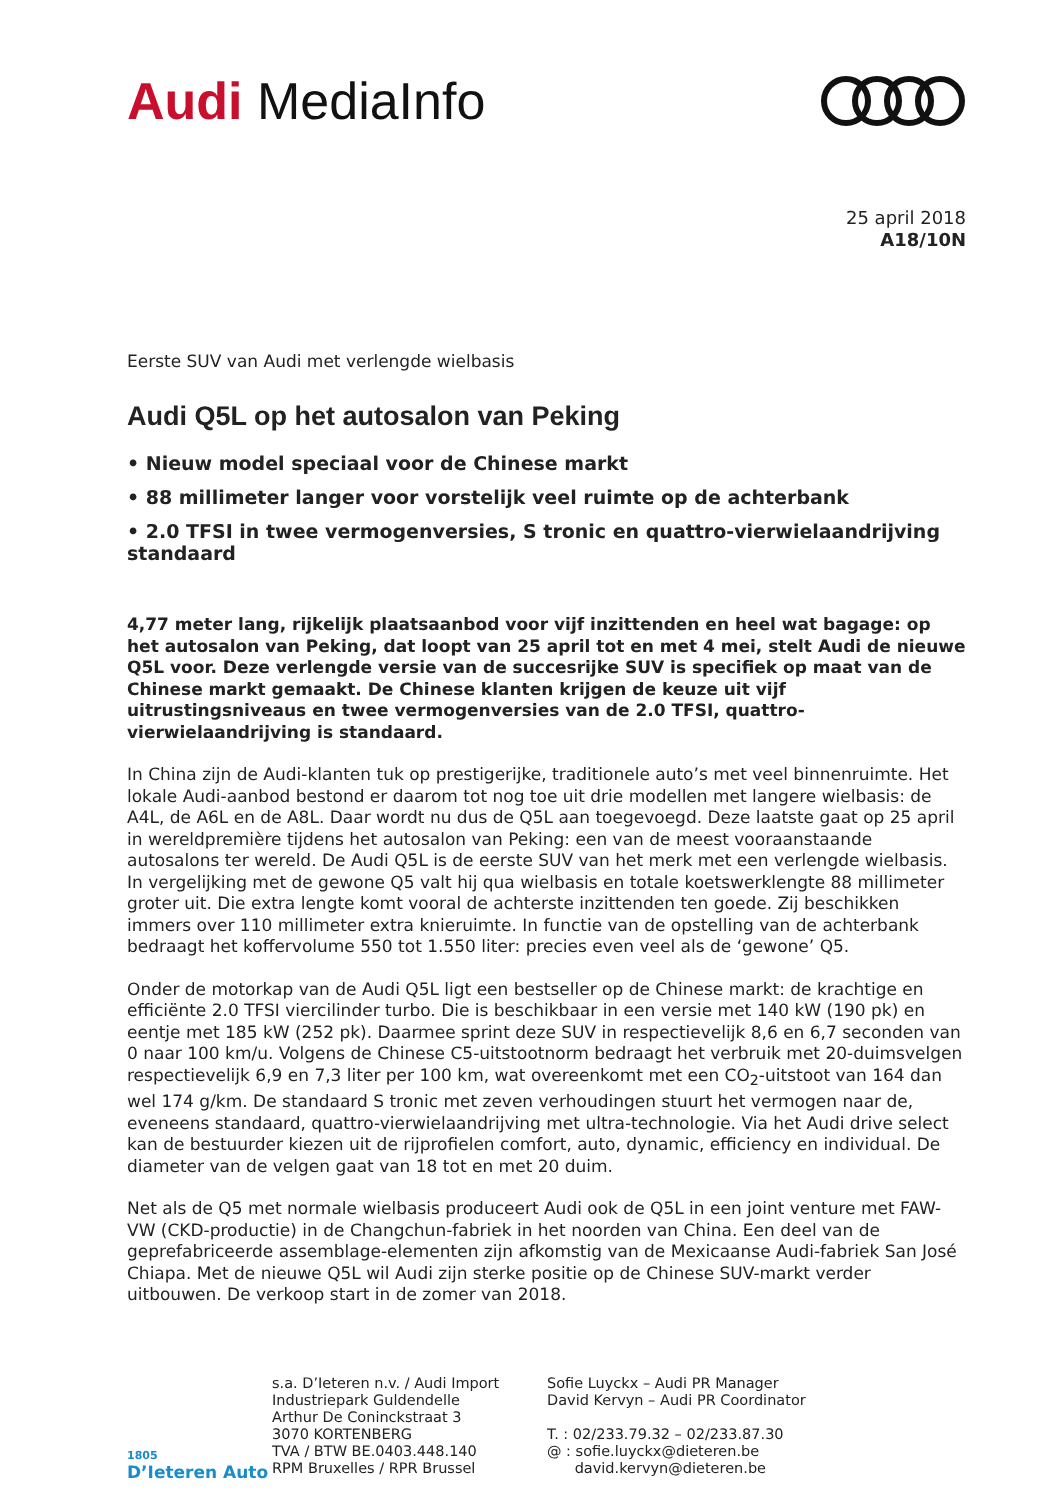Audi MediaInfo
25 april 2018
A18/10N
Eerste SUV van Audi met verlengde wielbasis
Audi Q5L op het autosalon van Peking
• Nieuw model speciaal voor de Chinese markt
• 88 millimeter langer voor vorstelijk veel ruimte op de achterbank
• 2.0 TFSI in twee vermogenversies, S tronic en quattro-vierwielaandrijving standaard
4,77 meter lang, rijkelijk plaatsaanbod voor vijf inzittenden en heel wat bagage: op het autosalon van Peking, dat loopt van 25 april tot en met 4 mei, stelt Audi de nieuwe Q5L voor. Deze verlengde versie van de succesrijke SUV is specifiek op maat van de Chinese markt gemaakt. De Chinese klanten krijgen de keuze uit vijf uitrustingsniveaus en twee vermogenversies van de 2.0 TFSI, quattro-vierwielaandrijving is standaard.
In China zijn de Audi-klanten tuk op prestigerijke, traditionele auto’s met veel binnenruimte. Het lokale Audi-aanbod bestond er daarom tot nog toe uit drie modellen met langere wielbasis: de A4L, de A6L en de A8L. Daar wordt nu dus de Q5L aan toegevoegd. Deze laatste gaat op 25 april in wereldpremière tijdens het autosalon van Peking: een van de meest vooraanstaande autosalons ter wereld. De Audi Q5L is de eerste SUV van het merk met een verlengde wielbasis. In vergelijking met de gewone Q5 valt hij qua wielbasis en totale koetswerklengte 88 millimeter groter uit. Die extra lengte komt vooral de achterste inzittenden ten goede. Zij beschikken immers over 110 millimeter extra knieruimte. In functie van de opstelling van de achterbank bedraagt het koffervolume 550 tot 1.550 liter: precies even veel als de ‘gewone’ Q5.
Onder de motorkap van de Audi Q5L ligt een bestseller op de Chinese markt: de krachtige en efficiënte 2.0 TFSI viercilinder turbo. Die is beschikbaar in een versie met 140 kW (190 pk) en eentje met 185 kW (252 pk). Daarmee sprint deze SUV in respectievelijk 8,6 en 6,7 seconden van 0 naar 100 km/u. Volgens de Chinese C5-uitstootnorm bedraagt het verbruik met 20-duimsvelgen respectievelijk 6,9 en 7,3 liter per 100 km, wat overeenkomt met een CO<sub>2</sub>-uitstoot van 164 dan wel 174 g/km. De standaard S tronic met zeven verhoudingen stuurt het vermogen naar de, eveneens standaard, quattro-vierwielaandrijving met ultra-technologie. Via het Audi drive select kan de bestuurder kiezen uit de rijprofielen comfort, auto, dynamic, efficiency en individual. De diameter van de velgen gaat van 18 tot en met 20 duim.
Net als de Q5 met normale wielbasis produceert Audi ook de Q5L in een joint venture met FAW-VW (CKD-productie) in de Changchun-fabriek in het noorden van China. Een deel van de geprefabriceerde assemblage-elementen zijn afkomstig van de Mexicaanse Audi-fabriek San José Chiapa. Met de nieuwe Q5L wil Audi zijn sterke positie op de Chinese SUV-markt verder uitbouwen. De verkoop start in de zomer van 2018.
1805
D’Ieteren Auto
s.a. D’Ieteren n.v. / Audi Import
Industriepark Guldendelle
Arthur De Coninckstraat 3
3070 KORTENBERG
TVA / BTW BE.0403.448.140
RPM Bruxelles / RPR Brussel
Sofie Luyckx – Audi PR Manager
David Kervyn – Audi PR Coordinator
T. : 02/233.79.32 – 02/233.87.30
@ : sofie.luyckx@dieteren.be
david.kervyn@dieteren.be